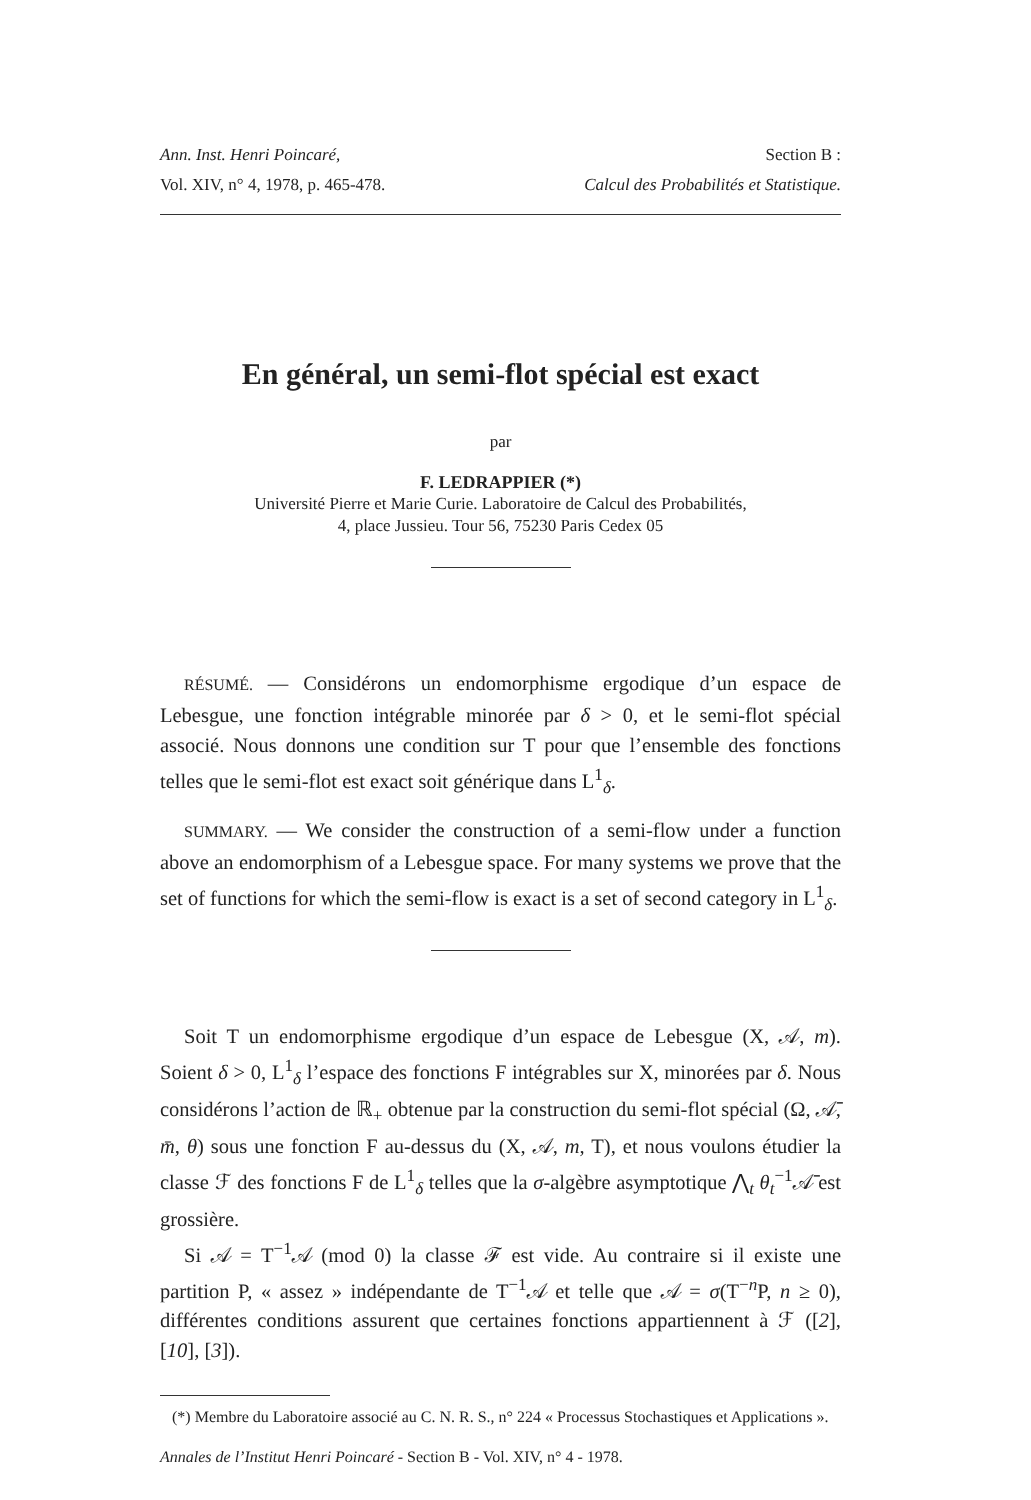Ann. Inst. Henri Poincaré, Section B :
Vol. XIV, n° 4, 1978, p. 465-478. Calcul des Probabilités et Statistique.
En général, un semi-flot spécial est exact
par
F. LEDRAPPIER (*)
Université Pierre et Marie Curie. Laboratoire de Calcul des Probabilités,
4, place Jussieu. Tour 56, 75230 Paris Cedex 05
RÉSUMÉ. — Considérons un endomorphisme ergodique d’un espace de Lebesgue, une fonction intégrable minorée par δ > 0, et le semi-flot spécial associé. Nous donnons une condition sur T pour que l’ensemble des fonctions telles que le semi-flot est exact soit générique dans L<sup>1</sup><sub>δ</sub>.
SUMMARY. — We consider the construction of a semi-flow under a function above an endomorphism of a Lebesgue space. For many systems we prove that the set of functions for which the semi-flow is exact is a set of second category in L<sup>1</sup><sub>δ</sub>.
Soit T un endomorphisme ergodique d’un espace de Lebesgue (X, 𝒜, m). Soient δ > 0, L<sup>1</sup><sub>δ</sub> l’espace des fonctions F intégrables sur X, minorées par δ. Nous considérons l’action de ℝ<sub>+</sub> obtenue par la construction du semi-flot spécial (Ω, 𝒜̄, m̄, θ) sous une fonction F au-dessus du (X, 𝒜, m, T), et nous voulons étudier la classe ℱ des fonctions F de L<sup>1</sup><sub>δ</sub> telles que la σ-algèbre asymptotique ⋀<sub>t</sub> θ<sub>t</sub><sup>−1</sup>𝒜̄ est grossière.
Si 𝒜 = T<sup>−1</sup>𝒜 (mod 0) la classe ℱ est vide. Au contraire si il existe une partition P, « assez » indépendante de T<sup>−1</sup>𝒜 et telle que 𝒜 = σ(T<sup>−n</sup>P, n ≥ 0), différentes conditions assurent que certaines fonctions appartiennent à ℱ ([2], [10], [3]).
(*) Membre du Laboratoire associé au C. N. R. S., n° 224 « Processus Stochastiques et Applications ».
Annales de l’Institut Henri Poincaré - Section B - Vol. XIV, n° 4 - 1978.